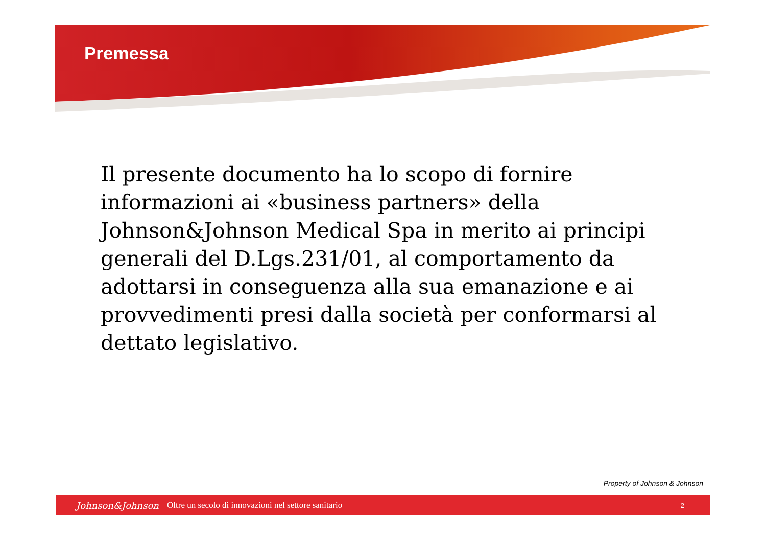Premessa
Il presente documento ha lo scopo di fornire informazioni ai «business partners» della Johnson&Johnson Medical Spa in merito ai principi generali del D.Lgs.231/01, al comportamento da adottarsi in conseguenza alla sua emanazione e ai provvedimenti presi dalla società per conformarsi al dettato legislativo.
Property of Johnson & Johnson
Johnson&Johnson Oltre un secolo di innovazioni nel settore sanitario 2